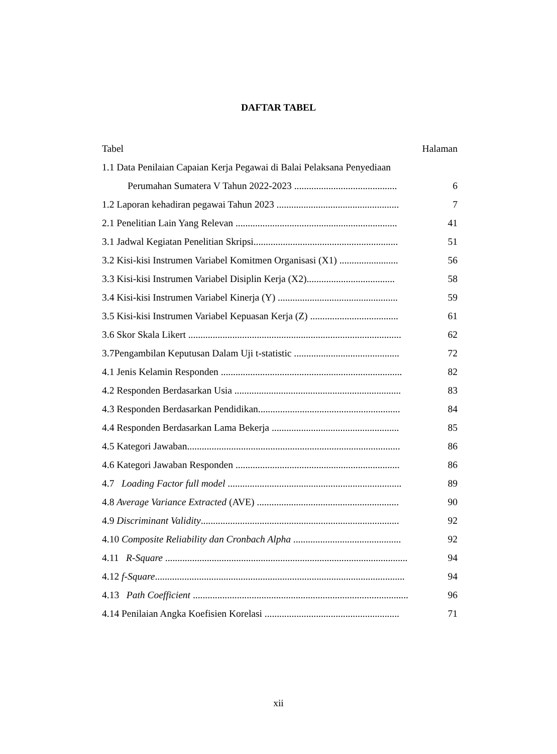DAFTAR TABEL
Tabel Halaman
1.1 Data Penilaian Capaian Kerja Pegawai di Balai Pelaksana Penyediaan
Perumahan Sumatera V Tahun 2022-2023 .......................................... 6
1.2 Laporan kehadiran pegawai Tahun 2023 .................................................. 7
2.1 Penelitian Lain Yang Relevan .................................................................. 41
3.1 Jadwal Kegiatan Penelitian Skripsi........................................................... 51
3.2 Kisi-kisi Instrumen Variabel Komitmen Organisasi (X1) ........................ 56
3.3 Kisi-kisi Instrumen Variabel Disiplin Kerja (X2).................................... 58
3.4 Kisi-kisi Instrumen Variabel Kinerja (Y) ................................................. 59
3.5 Kisi-kisi Instrumen Variabel Kepuasan Kerja (Z) .................................... 61
3.6 Skor Skala Likert ....................................................................................... 62
3.7Pengambilan Keputusan Dalam Uji t-statistic ........................................... 72
4.1 Jenis Kelamin Responden .......................................................................... 82
4.2 Responden Berdasarkan Usia .................................................................... 83
4.3 Responden Berdasarkan Pendidikan.......................................................... 84
4.4 Responden Berdasarkan Lama Bekerja .................................................... 85
4.5 Kategori Jawaban....................................................................................... 86
4.6 Kategori Jawaban Responden ................................................................... 86
4.7 Loading Factor full model ....................................................................... 89
4.8 Average Variance Extracted (AVE) .......................................................... 90
4.9 Discriminant Validity................................................................................. 92
4.10 Composite Reliability dan Cronbach Alpha ............................................ 92
4.11 R-Square ................................................................................................... 94
4.12 f-Square...................................................................................................... 94
4.13 Path Coefficient ........................................................................................ 96
4.14 Penilaian Angka Koefisien Korelasi ....................................................... 71
xii